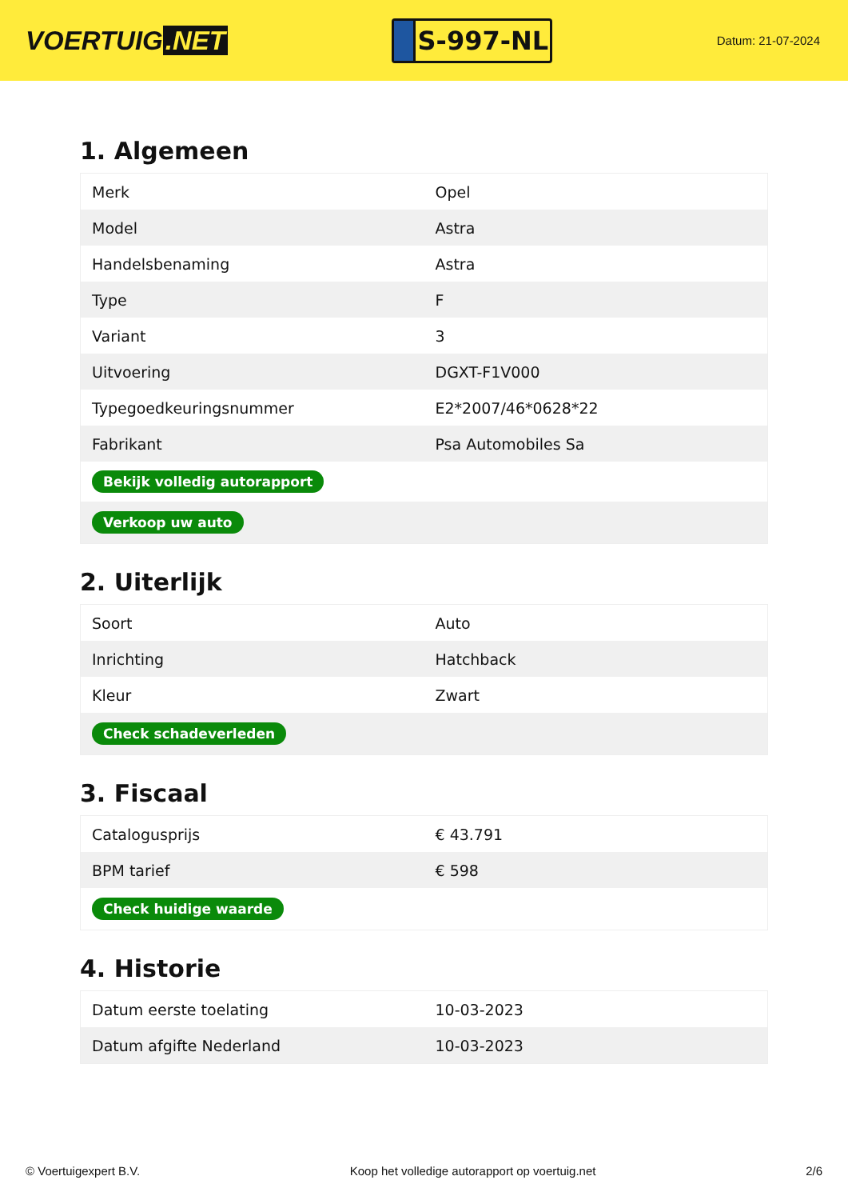VOERTUIG.NET
S-997-NL
Datum: 21-07-2024
1. Algemeen
| Merk | Opel |
| Model | Astra |
| Handelsbenaming | Astra |
| Type | F |
| Variant | 3 |
| Uitvoering | DGXT-F1V000 |
| Typegoedkeuringsnummer | E2*2007/46*0628*22 |
| Fabrikant | Psa Automobiles Sa |
| Bekijk volledig autorapport | |
| Verkoop uw auto | |
2. Uiterlijk
| Soort | Auto |
| Inrichting | Hatchback |
| Kleur | Zwart |
| Check schadeverleden | |
3. Fiscaal
| Catalogusprijs | € 43.791 |
| BPM tarief | € 598 |
| Check huidige waarde | |
4. Historie
| Datum eerste toelating | 10-03-2023 |
| Datum afgifte Nederland | 10-03-2023 |
© Voertuigexpert B.V. Koop het volledige autorapport op voertuig.net 2/6